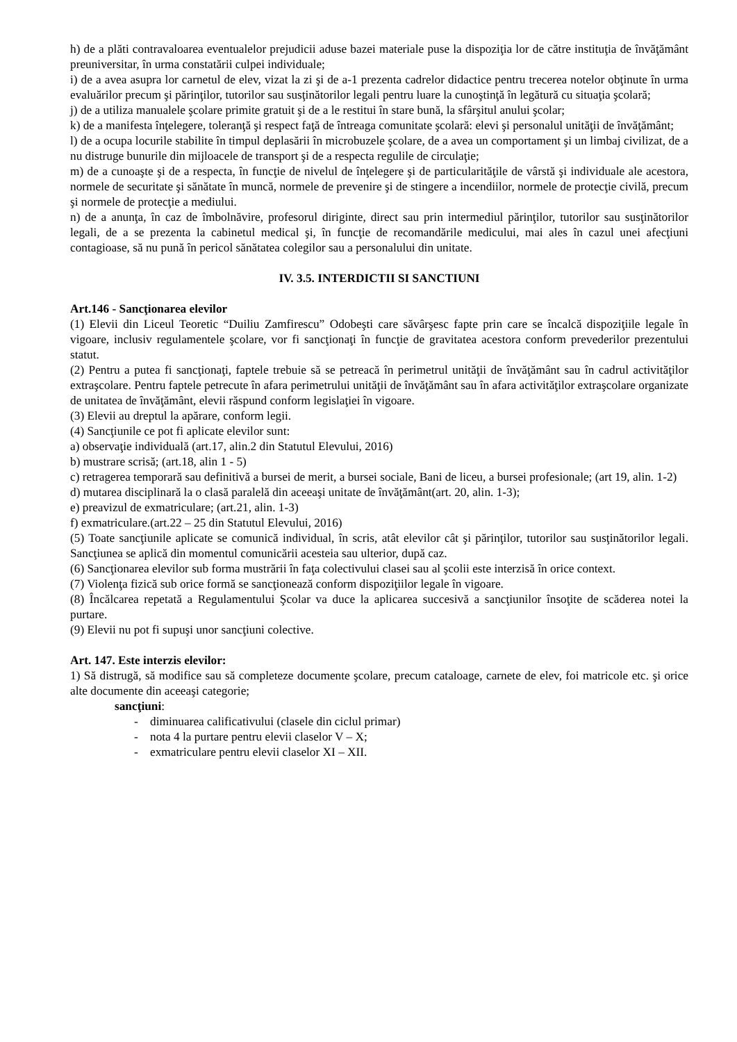h) de a plăti contravaloarea eventualelor prejudicii aduse bazei materiale puse la dispoziţia lor de către instituţia de învăţământ preuniversitar, în urma constatării culpei individuale;
i) de a avea asupra lor carnetul de elev, vizat la zi şi de a-1 prezenta cadrelor didactice pentru trecerea notelor obţinute în urma evaluărilor precum şi părinţilor, tutorilor sau susţinătorilor legali pentru luare la cunoştinţă în legătură cu situaţia şcolară;
j) de a utiliza manualele şcolare primite gratuit şi de a le restitui în stare bună, la sfârşitul anului şcolar;
k) de a manifesta înţelegere, toleranţă şi respect faţă de întreaga comunitate şcolară: elevi şi personalul unităţii de învăţământ;
l) de a ocupa locurile stabilite în timpul deplasării în microbuzele şcolare, de a avea un comportament şi un limbaj civilizat, de a nu distruge bunurile din mijloacele de transport şi de a respecta regulile de circulaţie;
m) de a cunoaşte şi de a respecta, în funcţie de nivelul de înţelegere şi de particularităţile de vârstă şi individuale ale acestora, normele de securitate şi sănătate în muncă, normele de prevenire şi de stingere a incendiilor, normele de protecţie civilă, precum şi normele de protecţie a mediului.
n) de a anunţa, în caz de îmbolnăvire, profesorul diriginte, direct sau prin intermediul părinţilor, tutorilor sau susţinătorilor legali, de a se prezenta la cabinetul medical şi, în funcţie de recomandările medicului, mai ales în cazul unei afecţiuni contagioase, să nu pună în pericol sănătatea colegilor sau a personalului din unitate.
IV. 3.5. INTERDICTII SI SANCTIUNI
Art.146 - Sancţionarea elevilor
(1) Elevii din Liceul Teoretic “Duiliu Zamfirescu” Odobeşti care săvârşesc fapte prin care se încalcă dispoziţiile legale în vigoare, inclusiv regulamentele şcolare, vor fi sancţionaţi în funcţie de gravitatea acestora conform prevederilor prezentului statut.
(2) Pentru a putea fi sancţionaţi, faptele trebuie să se petreacă în perimetrul unităţii de învăţământ sau în cadrul activităţilor extraşcolare. Pentru faptele petrecute în afara perimetrului unităţii de învăţământ sau în afara activităţilor extraşcolare organizate de unitatea de învăţământ, elevii răspund conform legislaţiei în vigoare.
(3) Elevii au dreptul la apărare, conform legii.
(4) Sancţiunile ce pot fi aplicate elevilor sunt:
a) observaţie individuală (art.17, alin.2 din Statutul Elevului, 2016)
b) mustrare scrisă; (art.18, alin 1 - 5)
c) retragerea temporară sau definitivă a bursei de merit, a bursei sociale, Bani de liceu, a bursei profesionale; (art 19, alin. 1-2)
d) mutarea disciplinară la o clasă paralelă din aceeaşi unitate de învăţământ(art. 20, alin. 1-3);
e) preavizul de exmatriculare; (art.21, alin. 1-3)
f) exmatriculare.(art.22 – 25 din Statutul Elevului, 2016)
(5) Toate sancţiunile aplicate se comunică individual, în scris, atât elevilor cât şi părinţilor, tutorilor sau susţinătorilor legali. Sancţiunea se aplică din momentul comunicării acesteia sau ulterior, după caz.
(6) Sancţionarea elevilor sub forma mustrării în faţa colectivului clasei sau al şcolii este interzisă în orice context.
(7) Violenţa fizică sub orice formă se sancţionează conform dispoziţiilor legale în vigoare.
(8) Încălcarea repetată a Regulamentului Şcolar va duce la aplicarea succesivă a sancţiunilor însoţite de scăderea notei la purtare.
(9) Elevii nu pot fi supuşi unor sancţiuni colective.
Art. 147. Este interzis elevilor:
1) Să distrugă, să modifice sau să completeze documente şcolare, precum cataloage, carnete de elev, foi matricole etc. şi orice alte documente din aceeaşi categorie;
sancţiuni:
- diminuarea calificativului (clasele din ciclul primar)
- nota 4 la purtare pentru elevii claselor V – X;
- exmatriculare pentru elevii claselor XI – XII.